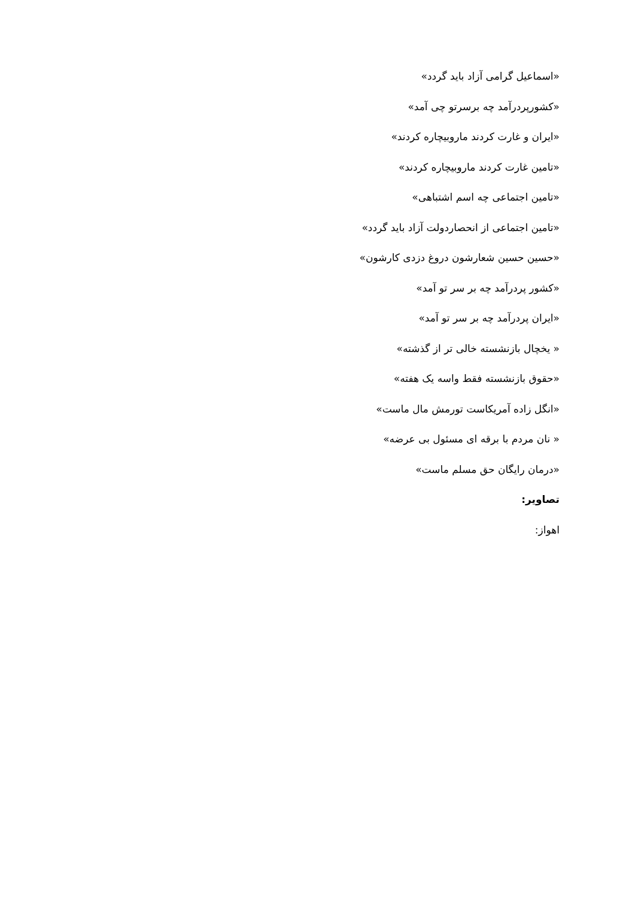«اسماعیل گرامی آزاد باید گردد»
«کشورپردرآمد چه برسرتو چی آمد»
«ایران و غارت کردند ماروبیچاره کردند»
«تامین غارت کردند ماروبیچاره کردند»
«تامین اجتماعی چه اسم اشتباهی»
«تامین اجتماعی از انحصاردولت آزاد باید گردد»
«حسین حسین شعارشون دروغ دزدی کارشون»
«کشور پردرآمد چه بر سر تو آمد»
«ایران پردرآمد چه بر سر تو آمد»
« یخچال بازنشسته خالی تر از گذشته»
«حقوق بازنشسته فقط واسه یک هفته»
«انگل زاده آمریکاست تورمش مال ماست»
« نان مردم با برقه ای مسئول بی عرضه»
«درمان رایگان حق مسلم ماست»
تصاویر:
اهواز: